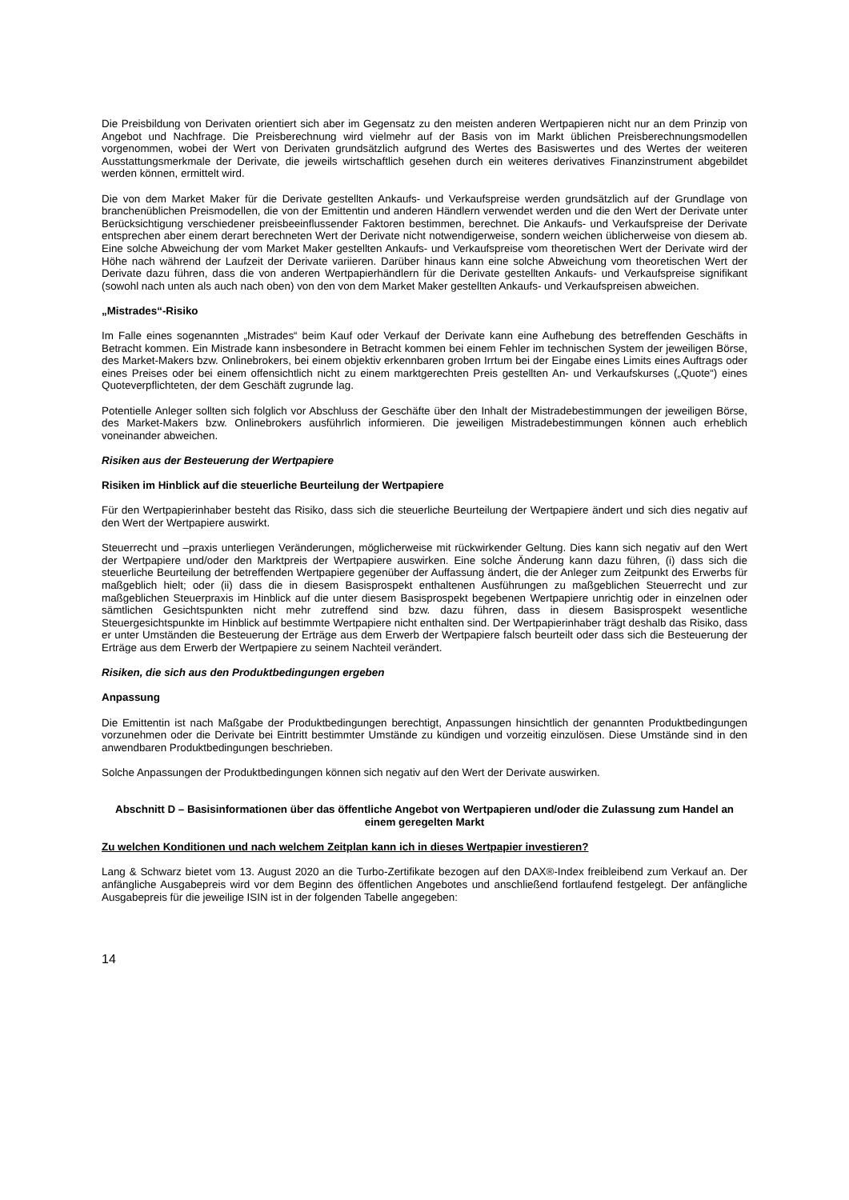Die Preisbildung von Derivaten orientiert sich aber im Gegensatz zu den meisten anderen Wertpapieren nicht nur an dem Prinzip von Angebot und Nachfrage. Die Preisberechnung wird vielmehr auf der Basis von im Markt üblichen Preisberechnungsmodellen vorgenommen, wobei der Wert von Derivaten grundsätzlich aufgrund des Wertes des Basiswertes und des Wertes der weiteren Ausstattungsmerkmale der Derivate, die jeweils wirtschaftlich gesehen durch ein weiteres derivatives Finanzinstrument abgebildet werden können, ermittelt wird.
Die von dem Market Maker für die Derivate gestellten Ankaufs- und Verkaufspreise werden grundsätzlich auf der Grundlage von branchenüblichen Preismodellen, die von der Emittentin und anderen Händlern verwendet werden und die den Wert der Derivate unter Berücksichtigung verschiedener preisbeeinflussender Faktoren bestimmen, berechnet. Die Ankaufs- und Verkaufspreise der Derivate entsprechen aber einem derart berechneten Wert der Derivate nicht notwendigerweise, sondern weichen üblicherweise von diesem ab. Eine solche Abweichung der vom Market Maker gestellten Ankaufs- und Verkaufspreise vom theoretischen Wert der Derivate wird der Höhe nach während der Laufzeit der Derivate variieren. Darüber hinaus kann eine solche Abweichung vom theoretischen Wert der Derivate dazu führen, dass die von anderen Wertpapierhändlern für die Derivate gestellten Ankaufs- und Verkaufspreise signifikant (sowohl nach unten als auch nach oben) von den von dem Market Maker gestellten Ankaufs- und Verkaufspreisen abweichen.
„Mistrades“-Risiko
Im Falle eines sogenannten „Mistrades“ beim Kauf oder Verkauf der Derivate kann eine Aufhebung des betreffenden Geschäfts in Betracht kommen. Ein Mistrade kann insbesondere in Betracht kommen bei einem Fehler im technischen System der jeweiligen Börse, des Market-Makers bzw. Onlinebrokers, bei einem objektiv erkennbaren groben Irrtum bei der Eingabe eines Limits eines Auftrags oder eines Preises oder bei einem offensichtlich nicht zu einem marktgerechten Preis gestellten An- und Verkaufskurses („Quote“) eines Quoteverpflichteten, der dem Geschäft zugrunde lag.
Potentielle Anleger sollten sich folglich vor Abschluss der Geschäfte über den Inhalt der Mistradebestimmungen der jeweiligen Börse, des Market-Makers bzw. Onlinebrokers ausführlich informieren. Die jeweiligen Mistradebestimmungen können auch erheblich voneinander abweichen.
Risiken aus der Besteuerung der Wertpapiere
Risiken im Hinblick auf die steuerliche Beurteilung der Wertpapiere
Für den Wertpapierinhaber besteht das Risiko, dass sich die steuerliche Beurteilung der Wertpapiere ändert und sich dies negativ auf den Wert der Wertpapiere auswirkt.
Steuerrecht und –praxis unterliegen Veränderungen, möglicherweise mit rückwirkender Geltung. Dies kann sich negativ auf den Wert der Wertpapiere und/oder den Marktpreis der Wertpapiere auswirken. Eine solche Änderung kann dazu führen, (i) dass sich die steuerliche Beurteilung der betreffenden Wertpapiere gegenüber der Auffassung ändert, die der Anleger zum Zeitpunkt des Erwerbs für maßgeblich hielt; oder (ii) dass die in diesem Basisprospekt enthaltenen Ausführungen zu maßgeblichen Steuerrecht und zur maßgeblichen Steuerpraxis im Hinblick auf die unter diesem Basisprospekt begebenen Wertpapiere unrichtig oder in einzelnen oder sämtlichen Gesichtspunkten nicht mehr zutreffend sind bzw. dazu führen, dass in diesem Basisprospekt wesentliche Steuergesichtspunkte im Hinblick auf bestimmte Wertpapiere nicht enthalten sind. Der Wertpapierinhaber trägt deshalb das Risiko, dass er unter Umständen die Besteuerung der Erträge aus dem Erwerb der Wertpapiere falsch beurteilt oder dass sich die Besteuerung der Erträge aus dem Erwerb der Wertpapiere zu seinem Nachteil verändert.
Risiken, die sich aus den Produktbedingungen ergeben
Anpassung
Die Emittentin ist nach Maßgabe der Produktbedingungen berechtigt, Anpassungen hinsichtlich der genannten Produktbedingungen vorzunehmen oder die Derivate bei Eintritt bestimmter Umstände zu kündigen und vorzeitig einzulösen. Diese Umstände sind in den anwendbaren Produktbedingungen beschrieben.
Solche Anpassungen der Produktbedingungen können sich negativ auf den Wert der Derivate auswirken.
Abschnitt D – Basisinformationen über das öffentliche Angebot von Wertpapieren und/oder die Zulassung zum Handel an einem geregelten Markt
Zu welchen Konditionen und nach welchem Zeitplan kann ich in dieses Wertpapier investieren?
Lang & Schwarz bietet vom 13. August 2020 an die Turbo-Zertifikate bezogen auf den DAX®-Index freibleibend zum Verkauf an. Der anfängliche Ausgabepreis wird vor dem Beginn des öffentlichen Angebotes und anschließend fortlaufend festgelegt. Der anfängliche Ausgabepreis für die jeweilige ISIN ist in der folgenden Tabelle angegeben:
14